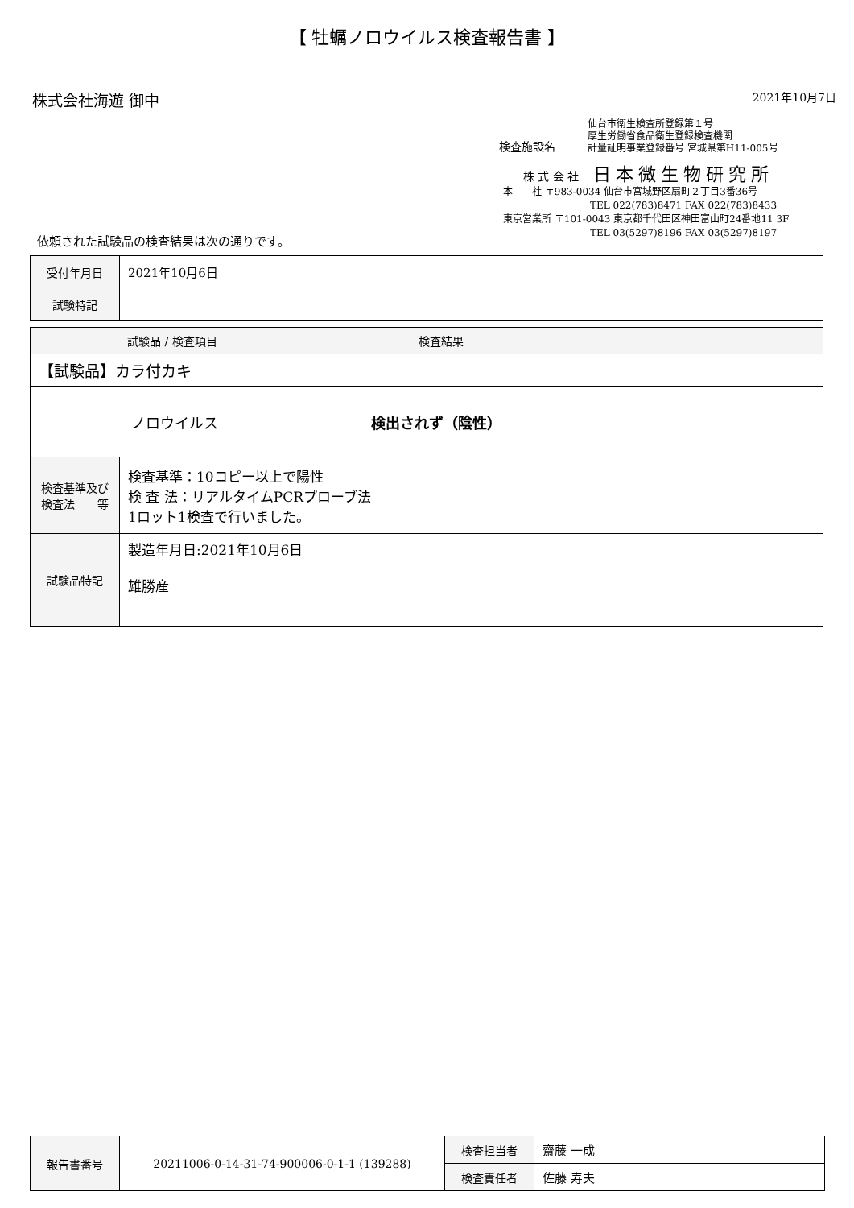【 牡蠣ノロウイルス検査報告書 】
株式会社海遊 御中 2021年10月7日
検査施設名
仙台市衛生検査所登録第１号
厚生労働省食品衛生登録検査機関
計量証明事業登録番号 宮城県第H11-005号
株 式 会 社 日本微生物研究所
本　　社 〒983-0034 仙台市宮城野区扇町２丁目3番36号
　　　　　　　　　TEL 022(783)8471 FAX 022(783)8433
東京営業所 〒101-0043 東京都千代田区神田富山町24番地11 3F
　　　　　　　　　TEL 03(5297)8196 FAX 03(5297)8197
依頼された試験品の検査結果は次の通りです。
| 受付年月日 | 2021年10月6日 |
| 試験特記 | |
| 試験品 / 検査項目 検査結果 | |
| 【試験品】カラ付カキ | |
| ノロウイルス 検出されず（陰性） | |
| 検査基準及び 検査法 等 | 検査基準：10コピー以上で陽性 検 査 法：リアルタイムPCRプローブ法 1ロット1検査で行いました。 |
| 試験品特記 | 製造年月日:2021年10月6日 雄勝産 |
| 報告書番号 | 20211006-0-14-31-74-900006-0-1-1 (139288) | 検査担当者 | 齋藤 一成 |
| | | 検査責任者 | 佐藤 寿夫 |